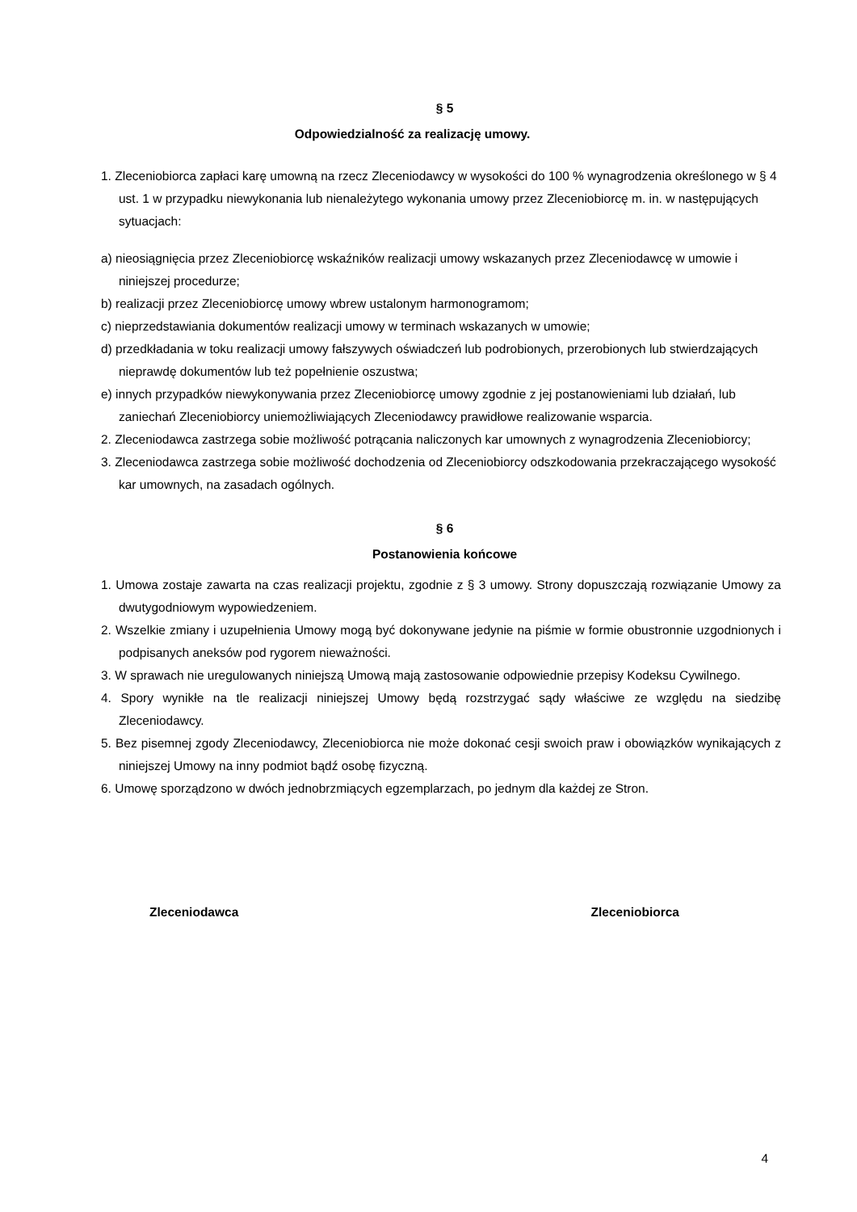§ 5
Odpowiedzialność za realizację umowy.
1. Zleceniobiorca zapłaci karę umowną na rzecz Zleceniodawcy w wysokości do 100 % wynagrodzenia określonego w § 4 ust. 1 w przypadku niewykonania lub nienależytego wykonania umowy przez Zleceniobiorcę m. in. w następujących sytuacjach:
a) nieosiągnięcia przez Zleceniobiorcę wskaźników realizacji umowy wskazanych przez Zleceniodawcę w umowie i niniejszej procedurze;
b) realizacji przez Zleceniobiorcę umowy wbrew ustalonym harmonogramom;
c) nieprzedstawiania dokumentów realizacji umowy w terminach wskazanych w umowie;
d) przedkładania w toku realizacji umowy fałszywych oświadczeń lub podrobionych, przerobionych lub stwierdzających nieprawdę dokumentów lub też popełnienie oszustwa;
e) innych przypadków niewykonywania przez Zleceniobiorcę umowy zgodnie z jej postanowieniami lub działań, lub zaniechań Zleceniobiorcy uniemożliwiających Zleceniodawcy prawidłowe realizowanie wsparcia.
2. Zleceniodawca zastrzega sobie możliwość potrącania naliczonych kar umownych z wynagrodzenia Zleceniobiorcy;
3. Zleceniodawca zastrzega sobie możliwość dochodzenia od Zleceniobiorcy odszkodowania przekraczającego wysokość kar umownych, na zasadach ogólnych.
§ 6
Postanowienia końcowe
1. Umowa zostaje zawarta na czas realizacji projektu, zgodnie z § 3 umowy. Strony dopuszczają rozwiązanie Umowy za dwutygodniowym wypowiedzeniem.
2. Wszelkie zmiany i uzupełnienia Umowy mogą być dokonywane jedynie na piśmie w formie obustronnie uzgodnionych i podpisanych aneksów pod rygorem nieważności.
3. W sprawach nie uregulowanych niniejszą Umową mają zastosowanie odpowiednie przepisy Kodeksu Cywilnego.
4. Spory wynikłe na tle realizacji niniejszej Umowy będą rozstrzygać sądy właściwe ze względu na siedzibę Zleceniodawcy.
5. Bez pisemnej zgody Zleceniodawcy, Zleceniobiorca nie może dokonać cesji swoich praw i obowiązków wynikających z niniejszej Umowy na inny podmiot bądź osobę fizyczną.
6. Umowę sporządzono w dwóch jednobrzmiących egzemplarzach, po jednym dla każdej ze Stron.
Zleceniodawca Zleceniobiorca
4